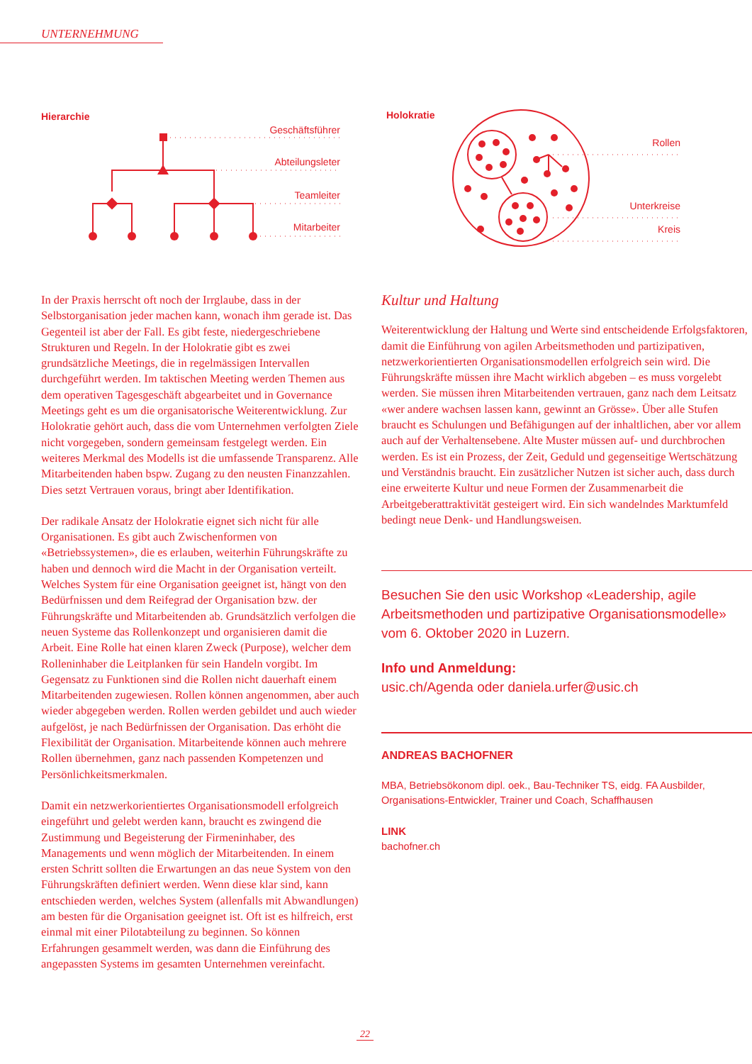UNTERNEHMUNG
Hierarchie
Geschäftsführer
Abteilungsleter
Teamleiter
Mitarbeiter
Holokratie
Rollen
Unterkreise
Kreis
In der Praxis herrscht oft noch der Irrglaube, dass in der Selbstorganisation jeder machen kann, wonach ihm gerade ist. Das Gegenteil ist aber der Fall. Es gibt feste, niedergeschriebene Strukturen und Regeln. In der Holokratie gibt es zwei grundsätzliche Meetings, die in regelmässigen Intervallen durchgeführt werden. Im taktischen Meeting werden Themen aus dem operativen Tagesgeschäft abgearbeitet und in Governance Meetings geht es um die organisatorische Weiterentwicklung. Zur Holokratie gehört auch, dass die vom Unternehmen verfolgten Ziele nicht vorgegeben, sondern gemeinsam festgelegt werden. Ein weiteres Merkmal des Modells ist die umfassende Transparenz. Alle Mitarbeitenden haben bspw. Zugang zu den neusten Finanzzahlen. Dies setzt Vertrauen voraus, bringt aber Identifikation.
Der radikale Ansatz der Holokratie eignet sich nicht für alle Organisationen. Es gibt auch Zwischenformen von «Betriebssystemen», die es erlauben, weiterhin Führungskräfte zu haben und dennoch wird die Macht in der Organisation verteilt. Welches System für eine Organisation geeignet ist, hängt von den Bedürfnissen und dem Reifegrad der Organisation bzw. der Führungskräfte und Mitarbeitenden ab. Grundsätzlich verfolgen die neuen Systeme das Rollenkonzept und organisieren damit die Arbeit. Eine Rolle hat einen klaren Zweck (Purpose), welcher dem Rolleninhaber die Leitplanken für sein Handeln vorgibt. Im Gegensatz zu Funktionen sind die Rollen nicht dauerhaft einem Mitarbeitenden zugewiesen. Rollen können angenommen, aber auch wieder abgegeben werden. Rollen werden gebildet und auch wieder aufgelöst, je nach Bedürfnissen der Organisation. Das erhöht die Flexibilität der Organisation. Mitarbeitende können auch mehrere Rollen übernehmen, ganz nach passenden Kompetenzen und Persönlichkeitsmerkmalen.
Damit ein netzwerkorientiertes Organisationsmodell erfolgreich eingeführt und gelebt werden kann, braucht es zwingend die Zustimmung und Begeisterung der Firmeninhaber, des Managements und wenn möglich der Mitarbeitenden. In einem ersten Schritt sollten die Erwartungen an das neue System von den Führungskräften definiert werden. Wenn diese klar sind, kann entschieden werden, welches System (allenfalls mit Abwandlungen) am besten für die Organisation geeignet ist. Oft ist es hilfreich, erst einmal mit einer Pilotabteilung zu beginnen. So können Erfahrungen gesammelt werden, was dann die Einführung des angepassten Systems im gesamten Unternehmen vereinfacht.
Kultur und Haltung
Weiterentwicklung der Haltung und Werte sind entscheidende Erfolgsfaktoren, damit die Einführung von agilen Arbeitsmethoden und partizipativen, netzwerkorientierten Organisationsmodellen erfolgreich sein wird. Die Führungskräfte müssen ihre Macht wirklich abgeben – es muss vorgelebt werden. Sie müssen ihren Mitarbeitenden vertrauen, ganz nach dem Leitsatz «wer andere wachsen lassen kann, gewinnt an Grösse». Über alle Stufen braucht es Schulungen und Befähigungen auf der inhaltlichen, aber vor allem auch auf der Verhaltensebene. Alte Muster müssen auf- und durchbrochen werden. Es ist ein Prozess, der Zeit, Geduld und gegenseitige Wertschätzung und Verständnis braucht. Ein zusätzlicher Nutzen ist sicher auch, dass durch eine erweiterte Kultur und neue Formen der Zusammenarbeit die Arbeitgeberattraktivität gesteigert wird. Ein sich wandelndes Marktumfeld bedingt neue Denk- und Handlungsweisen.
Besuchen Sie den usic Workshop «Leadership, agile Arbeitsmethoden und partizipative Organisationsmodelle» vom 6. Oktober 2020 in Luzern.
Info und Anmeldung:
usic.ch/Agenda oder daniela.urfer@usic.ch
ANDREAS BACHOFNER
MBA, Betriebsökonom dipl. oek., Bau-Techniker TS, eidg. FA Ausbilder, Organisations-Entwickler, Trainer und Coach, Schaffhausen
LINK
bachofner.ch
22